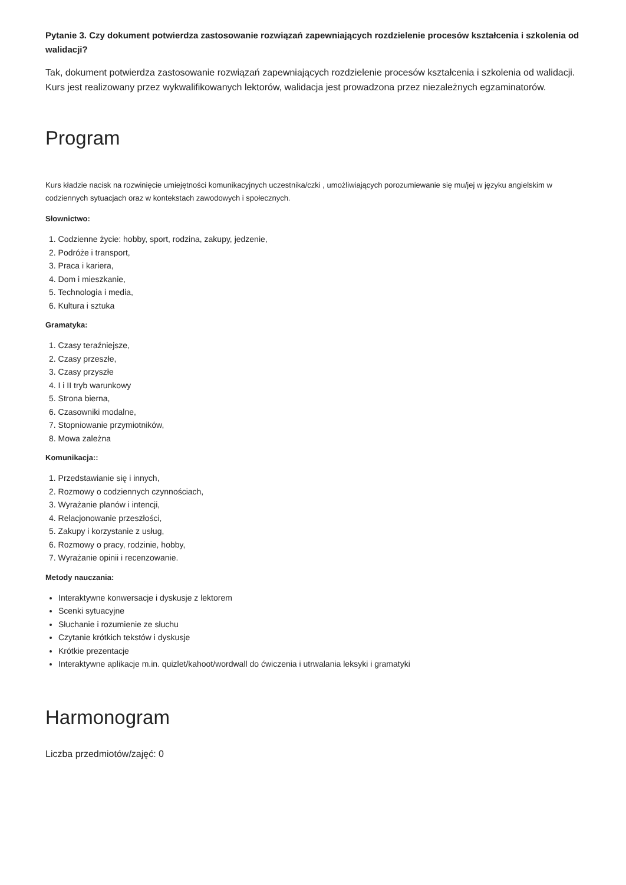Pytanie 3. Czy dokument potwierdza zastosowanie rozwiązań zapewniających rozdzielenie procesów kształcenia i szkolenia od walidacji?
Tak, dokument potwierdza zastosowanie rozwiązań zapewniających rozdzielenie procesów kształcenia i szkolenia od walidacji. Kurs jest realizowany przez wykwalifikowanych lektorów, walidacja jest prowadzona przez niezależnych egzaminatorów.
Program
Kurs kładzie nacisk na rozwinięcie umiejętności komunikacyjnych uczestnika/czki , umożliwiających porozumiewanie się mu/jej w języku angielskim w codziennych sytuacjach oraz w kontekstach zawodowych i społecznych.
Słownictwo:
1. Codzienne życie: hobby, sport, rodzina, zakupy, jedzenie,
2. Podróże i transport,
3. Praca i kariera,
4. Dom i mieszkanie,
5. Technologia i media,
6. Kultura i sztuka
Gramatyka:
1. Czasy teraźniejsze,
2. Czasy przeszłe,
3. Czasy przyszłe
4. I i II tryb warunkowy
5. Strona bierna,
6. Czasowniki modalne,
7. Stopniowanie przymiotników,
8. Mowa zależna
Komunikacja::
1. Przedstawianie się i innych,
2. Rozmowy o codziennych czynnościach,
3. Wyrażanie planów i intencji,
4. Relacjonowanie przeszłości,
5. Zakupy i korzystanie z usług,
6. Rozmowy o pracy, rodzinie, hobby,
7. Wyrażanie opinii i recenzowanie.
Metody nauczania:
Interaktywne konwersacje i dyskusje z lektorem
Scenki sytuacyjne
Słuchanie i rozumienie ze słuchu
Czytanie krótkich tekstów i dyskusje
Krótkie prezentacje
Interaktywne aplikacje m.in. quizlet/kahoot/wordwall do ćwiczenia i utrwalania leksyki i gramatyki
Harmonogram
Liczba przedmiotów/zajęć: 0